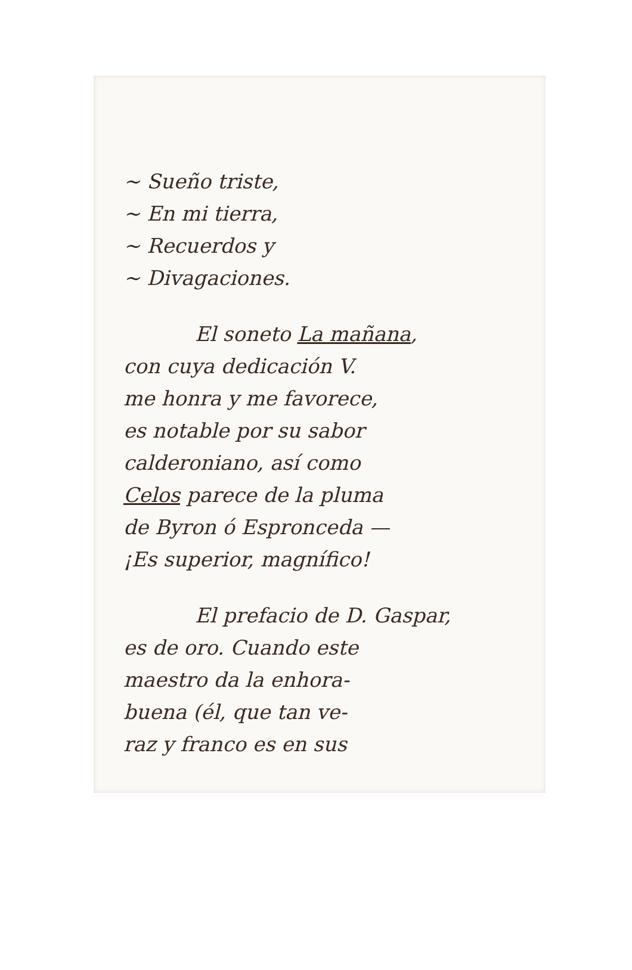~ Sueño triste,
~ En mi tierra,
~ Recuerdos y
~ Divagaciones.
El soneto La mañana,
con cuya dedicación V.
me honra y me favorece,
es notable por su sabor
calderoniano, así como
Celos parece de la pluma
de Byron ó Espronceda —
¡Es superior, magnífico!
El prefacio de D. Gaspar,
es de oro. Cuando este
maestro da la enhora-
buena (él, que tan ve-
raz y franco es en sus